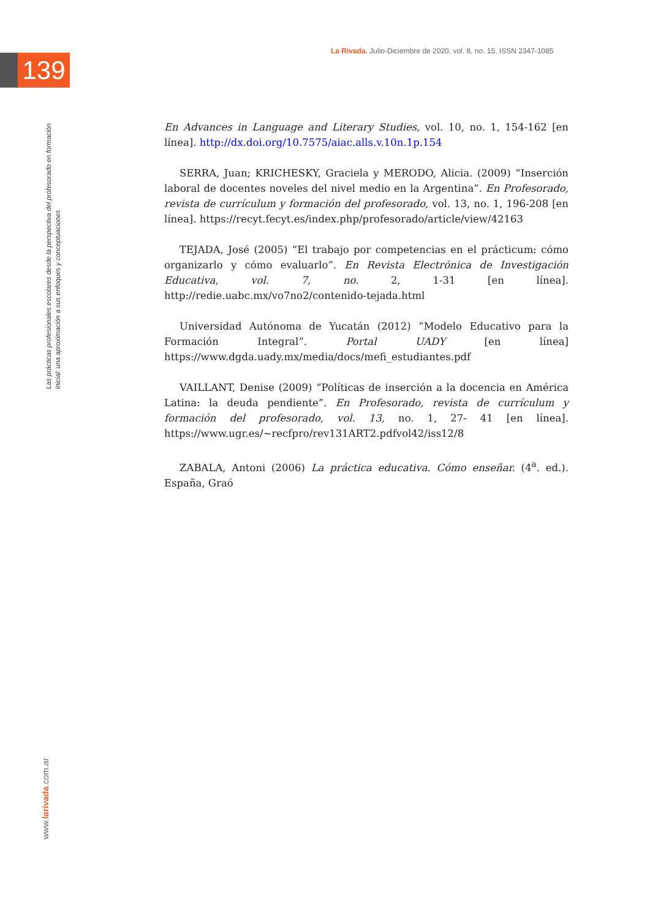139
La Rivada. Julio-Diciembre de 2020, vol. 8, no. 15, ISSN 2347-1085
Las prácticas profesionales escolares desde la perspectiva del profesorado en formación inicial: una aproximación a sus enfoques y conceptuaciones
En Advances in Language and Literary Studies, vol. 10, no. 1, 154-162 [en línea]. http://dx.doi.org/10.7575/aiac.alls.v.10n.1p.154
SERRA, Juan; KRICHESKY, Graciela y MERODO, Alicia. (2009) “Inserción laboral de docentes noveles del nivel medio en la Argentina”. En Profesorado, revista de currículum y formación del profesorado, vol. 13, no. 1, 196-208 [en línea]. https://recyt.fecyt.es/index.php/profesorado/article/view/42163
TEJADA, José (2005) “El trabajo por competencias en el prácticum: cómo organizarlo y cómo evaluarlo”. En Revista Electrónica de Investigación Educativa, vol. 7, no. 2, 1-31 [en línea]. http://redie.uabc.mx/vo7no2/contenido-tejada.html
Universidad Autónoma de Yucatán (2012) “Modelo Educativo para la Formación Integral”. Portal UADY [en línea] https://www.dgda.uady.mx/media/docs/mefi_estudiantes.pdf
VAILLANT, Denise (2009) “Políticas de inserción a la docencia en América Latina: la deuda pendiente”. En Profesorado, revista de currículum y formación del profesorado, vol. 13, no. 1, 27- 41 [en línea]. https://www.ugr.es/~recfpro/rev131ART2.pdfvol42/iss12/8
ZABALA, Antoni (2006) La práctica educativa. Cómo enseñar. (4<sup>a</sup>. ed.). España, Graó
www.larivada.com.ar